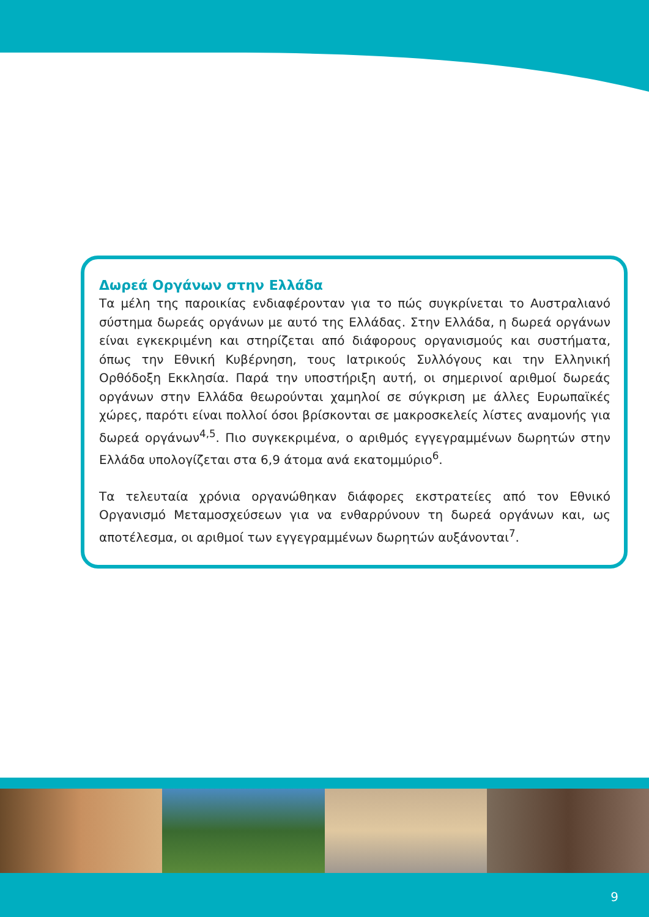Δωρεά Οργάνων στην Ελλάδα
Τα μέλη της παροικίας ενδιαφέρονταν για το πώς συγκρίνεται το Αυστραλιανό σύστημα δωρεάς οργάνων με αυτό της Ελλάδας. Στην Ελλάδα, η δωρεά οργάνων είναι εγκεκριμένη και στηρίζεται από διάφορους οργανισμούς και συστήματα, όπως την Εθνική Κυβέρνηση, τους Ιατρικούς Συλλόγους και την Ελληνική Ορθόδοξη Εκκλησία. Παρά την υποστήριξη αυτή, οι σημερινοί αριθμοί δωρεάς οργάνων στην Ελλάδα θεωρούνται χαμηλοί σε σύγκριση με άλλες Ευρωπαϊκές χώρες, παρότι είναι πολλοί όσοι βρίσκονται σε μακροσκελείς λίστες αναμονής για δωρεά οργάνων<sup>4,5</sup>. Πιο συγκεκριμένα, ο αριθμός εγγεγραμμένων δωρητών στην Ελλάδα υπολογίζεται στα 6,9 άτομα ανά εκατομμύριο<sup>6</sup>.
Τα τελευταία χρόνια οργανώθηκαν διάφορες εκστρατείες από τον Εθνικό Οργανισμό Μεταμοσχεύσεων για να ενθαρρύνουν τη δωρεά οργάνων και, ως αποτέλεσμα, οι αριθμοί των εγγεγραμμένων δωρητών αυξάνονται<sup>7</sup>.
9